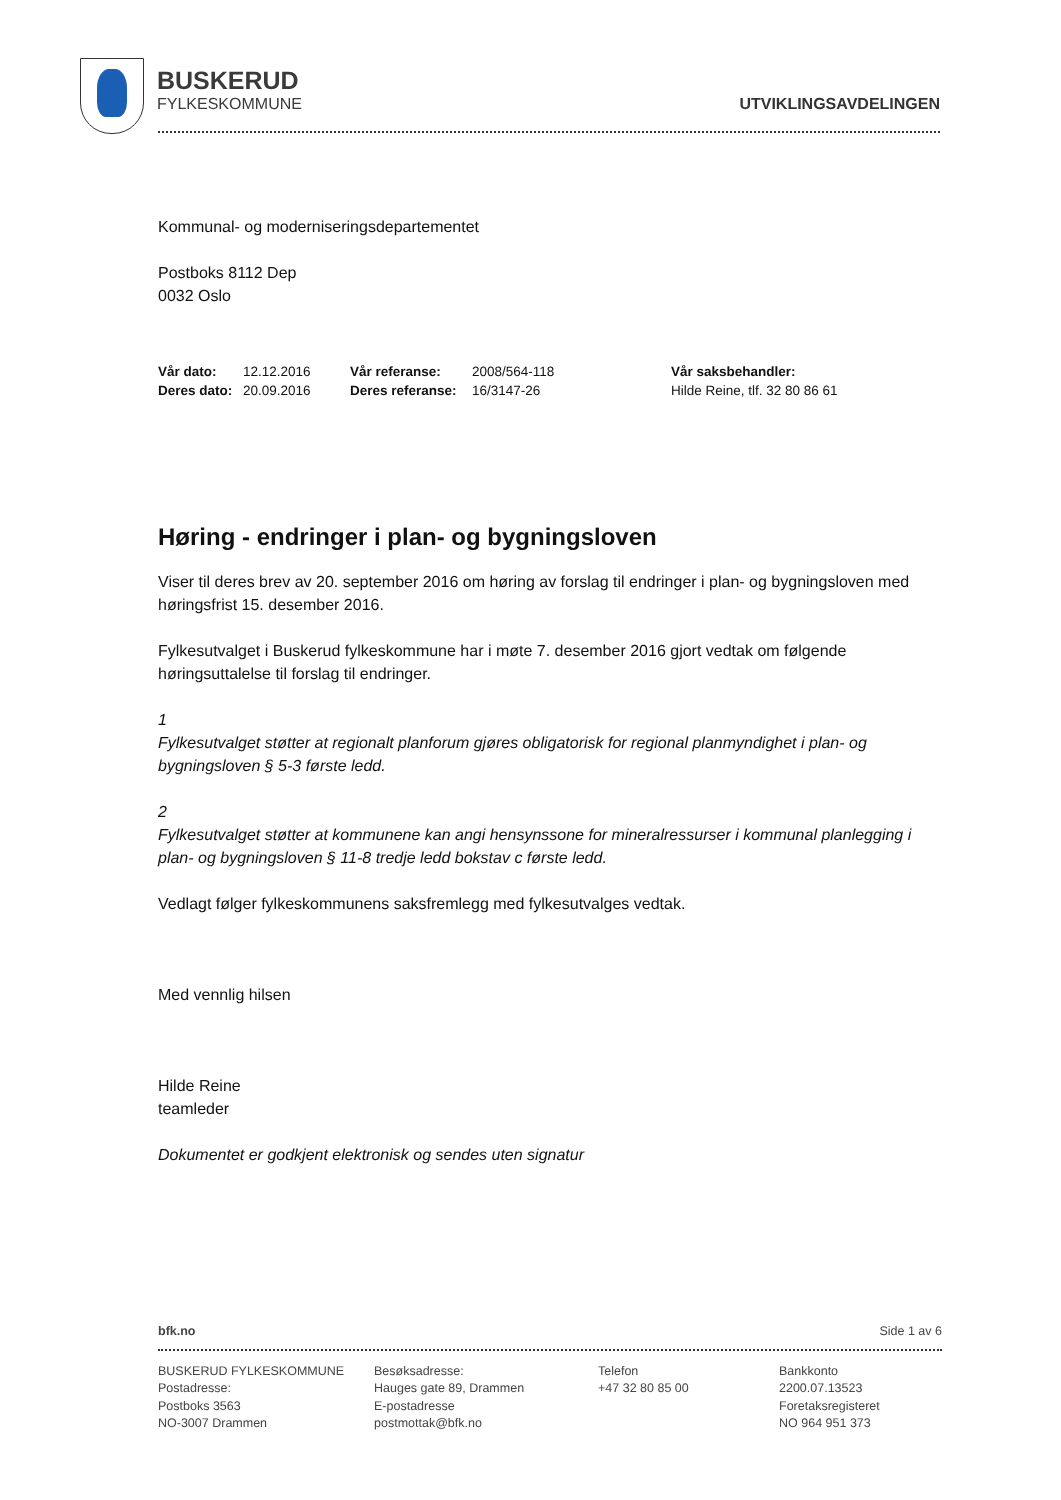BUSKERUD
FYLKESKOMMUNE
UTVIKLINGSAVDELINGEN
Kommunal- og moderniseringsdepartementet
Postboks 8112 Dep
0032 Oslo
Vår dato:
Deres dato:
12.12.2016
20.09.2016
Vår referanse:
Deres referanse:
2008/564-118
16/3147-26
Vår saksbehandler:
Hilde Reine, tlf. 32 80 86 61
Høring - endringer i plan- og bygningsloven
Viser til deres brev av 20. september 2016 om høring av forslag til endringer i plan- og bygningsloven med høringsfrist 15. desember 2016.
Fylkesutvalget i Buskerud fylkeskommune har i møte 7. desember 2016 gjort vedtak om følgende høringsuttalelse til forslag til endringer.
1
Fylkesutvalget støtter at regionalt planforum gjøres obligatorisk for regional planmyndighet i plan- og bygningsloven § 5-3 første ledd.
2
Fylkesutvalget støtter at kommunene kan angi hensynssone for mineralressurser i kommunal planlegging i plan- og bygningsloven § 11-8 tredje ledd bokstav c første ledd.
Vedlagt følger fylkeskommunens saksfremlegg med fylkesutvalges vedtak.
Med vennlig hilsen
Hilde Reine
teamleder
Dokumentet er godkjent elektronisk og sendes uten signatur
bfk.no Side 1 av 6
BUSKERUD FYLKESKOMMUNE
Postadresse:
Postboks 3563
NO-3007 Drammen
Besøksadresse:
Hauges gate 89, Drammen
E-postadresse
postmottak@bfk.no
Telefon
+47 32 80 85 00
Bankkonto
2200.07.13523
Foretaksregisteret
NO 964 951 373